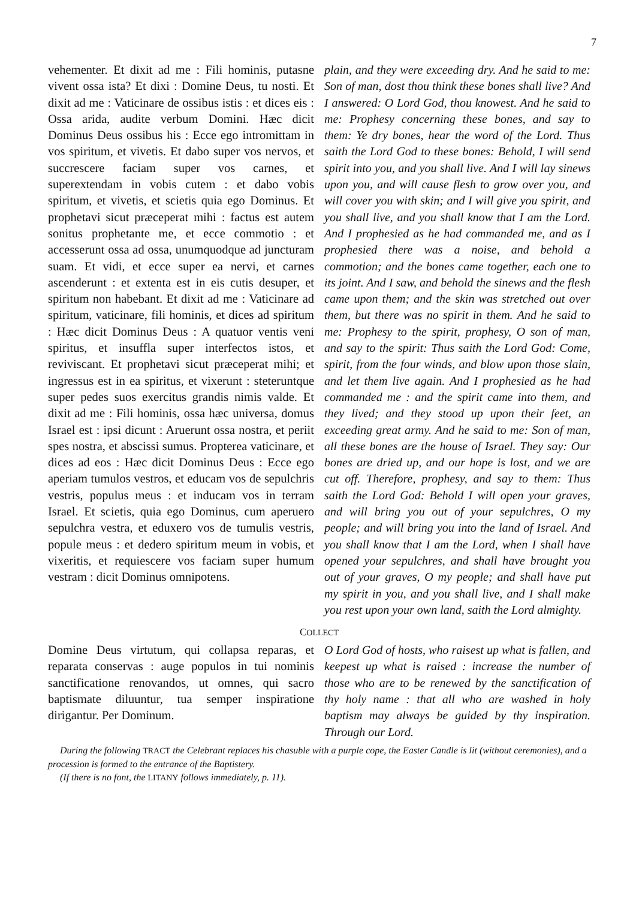7
vehementer. Et dixit ad me : Fili hominis, putasne vivent ossa ista? Et dixi : Domine Deus, tu nosti. Et dixit ad me : Vaticinare de ossibus istis : et dices eis : Ossa arida, audite verbum Domini. Hæc dicit Dominus Deus ossibus his : Ecce ego intromittam in vos spiritum, et vivetis. Et dabo super vos nervos, et succrescere faciam super vos carnes, et superextendam in vobis cutem : et dabo vobis spiritum, et vivetis, et scietis quia ego Dominus. Et prophetavi sicut præceperat mihi : factus est autem sonitus prophetante me, et ecce commotio : et accesserunt ossa ad ossa, unumquodque ad juncturam suam. Et vidi, et ecce super ea nervi, et carnes ascenderunt : et extenta est in eis cutis desuper, et spiritum non habebant. Et dixit ad me : Vaticinare ad spiritum, vaticinare, fili hominis, et dices ad spiritum : Hæc dicit Dominus Deus : A quatuor ventis veni spiritus, et insuffla super interfectos istos, et reviviscant. Et prophetavi sicut præceperat mihi; et ingressus est in ea spiritus, et vixerunt : steteruntque super pedes suos exercitus grandis nimis valde. Et dixit ad me : Fili hominis, ossa hæc universa, domus Israel est : ipsi dicunt : Aruerunt ossa nostra, et periit spes nostra, et abscissi sumus. Propterea vaticinare, et dices ad eos : Hæc dicit Dominus Deus : Ecce ego aperiam tumulos vestros, et educam vos de sepulchris vestris, populus meus : et inducam vos in terram Israel. Et scietis, quia ego Dominus, cum aperuero sepulchra vestra, et eduxero vos de tumulis vestris, popule meus : et dedero spiritum meum in vobis, et vixeritis, et requiescere vos faciam super humum vestram : dicit Dominus omnipotens.
plain, and they were exceeding dry. And he said to me: Son of man, dost thou think these bones shall live? And I answered: O Lord God, thou knowest. And he said to me: Prophesy concerning these bones, and say to them: Ye dry bones, hear the word of the Lord. Thus saith the Lord God to these bones: Behold, I will send spirit into you, and you shall live. And I will lay sinews upon you, and will cause flesh to grow over you, and will cover you with skin; and I will give you spirit, and you shall live, and you shall know that I am the Lord. And I prophesied as he had commanded me, and as I prophesied there was a noise, and behold a commotion; and the bones came together, each one to its joint. And I saw, and behold the sinews and the flesh came upon them; and the skin was stretched out over them, but there was no spirit in them. And he said to me: Prophesy to the spirit, prophesy, O son of man, and say to the spirit: Thus saith the Lord God: Come, spirit, from the four winds, and blow upon those slain, and let them live again. And I prophesied as he had commanded me : and the spirit came into them, and they lived; and they stood up upon their feet, an exceeding great army. And he said to me: Son of man, all these bones are the house of Israel. They say: Our bones are dried up, and our hope is lost, and we are cut off. Therefore, prophesy, and say to them: Thus saith the Lord God: Behold I will open your graves, and will bring you out of your sepulchres, O my people; and will bring you into the land of Israel. And you shall know that I am the Lord, when I shall have opened your sepulchres, and shall have brought you out of your graves, O my people; and shall have put my spirit in you, and you shall live, and I shall make you rest upon your own land, saith the Lord almighty.
COLLECT
Domine Deus virtutum, qui collapsa reparas, et reparata conservas : auge populos in tui nominis sanctificatione renovandos, ut omnes, qui sacro baptismate diluuntur, tua semper inspiratione dirigantur. Per Dominum.
O Lord God of hosts, who raisest up what is fallen, and keepest up what is raised : increase the number of those who are to be renewed by the sanctification of thy holy name : that all who are washed in holy baptism may always be guided by thy inspiration. Through our Lord.
During the following TRACT the Celebrant replaces his chasuble with a purple cope, the Easter Candle is lit (without ceremonies), and a procession is formed to the entrance of the Baptistery.
(If there is no font, the LITANY follows immediately, p. 11).